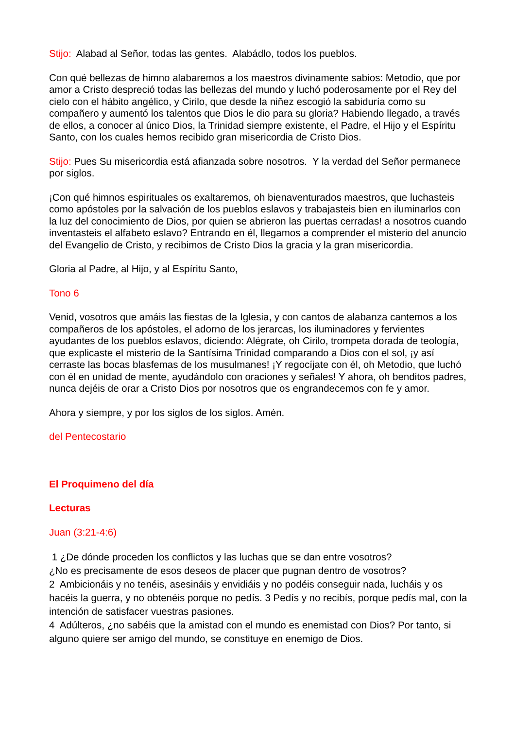Stijo: Alabad al Señor, todas las gentes. Alabádlo, todos los pueblos.
Con qué bellezas de himno alabaremos a los maestros divinamente sabios: Metodio, que por amor a Cristo despreció todas las bellezas del mundo y luchó poderosamente por el Rey del cielo con el hábito angélico, y Cirilo, que desde la niñez escogió la sabiduría como su compañero y aumentó los talentos que Dios le dio para su gloria? Habiendo llegado, a través de ellos, a conocer al único Dios, la Trinidad siempre existente, el Padre, el Hijo y el Espíritu Santo, con los cuales hemos recibido gran misericordia de Cristo Dios.
Stijo: Pues Su misericordia está afianzada sobre nosotros. Y la verdad del Señor permanece por siglos.
¡Con qué himnos espirituales os exaltaremos, oh bienaventurados maestros, que luchasteis como apóstoles por la salvación de los pueblos eslavos y trabajasteis bien en iluminarlos con la luz del conocimiento de Dios, por quien se abrieron las puertas cerradas! a nosotros cuando inventasteis el alfabeto eslavo? Entrando en él, llegamos a comprender el misterio del anuncio del Evangelio de Cristo, y recibimos de Cristo Dios la gracia y la gran misericordia.
Gloria al Padre, al Hijo, y al Espíritu Santo,
Tono 6
Venid, vosotros que amáis las fiestas de la Iglesia, y con cantos de alabanza cantemos a los compañeros de los apóstoles, el adorno de los jerarcas, los iluminadores y fervientes ayudantes de los pueblos eslavos, diciendo: Alégrate, oh Cirilo, trompeta dorada de teología, que explicaste el misterio de la Santísima Trinidad comparando a Dios con el sol, ¡y así cerraste las bocas blasfemas de los musulmanes! ¡Y regocíjate con él, oh Metodio, que luchó con él en unidad de mente, ayudándolo con oraciones y señales! Y ahora, oh benditos padres, nunca dejéis de orar a Cristo Dios por nosotros que os engrandecemos con fe y amor.
Ahora y siempre, y por los siglos de los siglos. Amén.
del Pentecostario
El Proquimeno del día
Lecturas
Juan (3:21-4:6)
1 ¿De dónde proceden los conflictos y las luchas que se dan entre vosotros?
¿No es precisamente de esos deseos de placer que pugnan dentro de vosotros?
2 Ambicionáis y no tenéis, asesináis y envidiáis y no podéis conseguir nada, lucháis y os hacéis la guerra, y no obtenéis porque no pedís. 3 Pedís y no recibís, porque pedís mal, con la intención de satisfacer vuestras pasiones.
4 Adúlteros, ¿no sabéis que la amistad con el mundo es enemistad con Dios? Por tanto, si alguno quiere ser amigo del mundo, se constituye en enemigo de Dios.